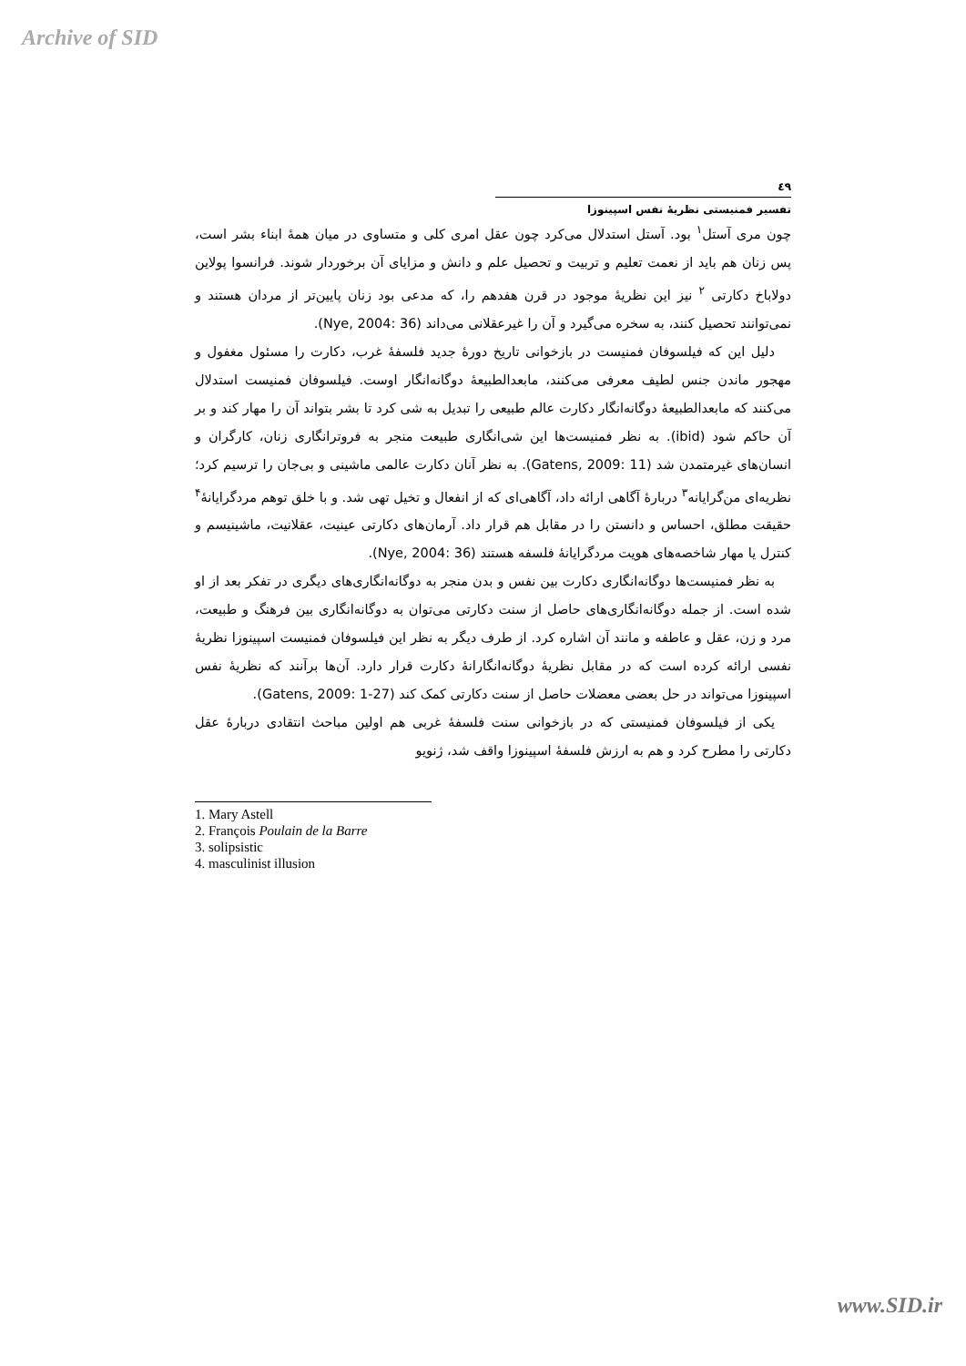Archive of SID
٤٩
تفسیر فمنیستی نظریهٔ نفس اسپینوزا
چون مری آستل<sup>۱</sup> بود. آستل استدلال می‌کرد چون عقل امری کلی و متساوی در میان همهٔ ابناء بشر است، پس زنان هم باید از نعمت تعلیم و تربیت و تحصیل علم و دانش و مزایای آن برخوردار شوند. فرانسوا پولاین دولاباخ دکارتی <sup>۲</sup> نیز این نظریهٔ موجود در قرن هفدهم را، که مدعی بود زنان پایین‌تر از مردان هستند و نمی‌توانند تحصیل کنند، به سخره می‌گیرد و آن را غیرعقلانی می‌داند (Nye, 2004: 36).
دلیل این که فیلسوفان فمنیست در بازخوانی تاریخ دورهٔ جدید فلسفهٔ غرب، دکارت را مسئول مغفول و مهجور ماندن جنس لطیف معرفی می‌کنند، مابعدالطبیعهٔ دوگانه‌انگار اوست. فیلسوفان فمنیست استدلال می‌کنند که مابعدالطبیعهٔ دوگانه‌انگار دکارت عالم طبیعی را تبدیل به شی کرد تا بشر بتواند آن را مهار کند و بر آن حاکم شود (ibid). به نظر فمنیست‌ها این شی‌انگاری طبیعت منجر به فروترانگاری زنان، کارگران و انسان‌های غیرمتمدن شد (Gatens, 2009: 11). به نظر آنان دکارت عالمی ماشینی و بی‌جان را ترسیم کرد؛ نظریه‌ای من‌گرایانه<sup>۳</sup> دربارهٔ آگاهی ارائه داد، آگاهی‌ای که از انفعال و تخیل تهی شد. و با خلق توهم مردگرایانهٔ<sup>۴</sup> حقیقت مطلق، احساس و دانستن را در مقابل هم قرار داد. آرمان‌های دکارتی عینیت، عقلانیت، ماشینیسم و کنترل یا مهار شاخصه‌های هویت مردگرایانهٔ فلسفه هستند (Nye, 2004: 36).
به نظر فمنیست‌ها دوگانه‌انگاری دکارت بین نفس و بدن منجر به دوگانه‌انگاری‌های دیگری در تفکر بعد از او شده است. از جمله دوگانه‌انگاری‌های حاصل از سنت دکارتی می‌توان به دوگانه‌انگاری بین فرهنگ و طبیعت، مرد و زن، عقل و عاطفه و مانند آن اشاره کرد. از طرف دیگر به نظر این فیلسوفان فمنیست اسپینوزا نظریهٔ نفسی ارائه کرده است که در مقابل نظریهٔ دوگانه‌انگارانهٔ دکارت قرار دارد. آن‌ها برآنند که نظریهٔ نفس اسپینوزا می‌تواند در حل بعضی معضلات حاصل از سنت دکارتی کمک کند (Gatens, 2009: 1-27).
یکی از فیلسوفان فمنیستی که در بازخوانی سنت فلسفهٔ غربی هم اولین مباحث انتقادی دربارهٔ عقل دکارتی را مطرح کرد و هم به ارزش فلسفهٔ اسپینوزا واقف شد، ژنویو
1. Mary Astell
2. François Poulain de la Barre
3. solipsistic
4. masculinist illusion
www.SID.ir